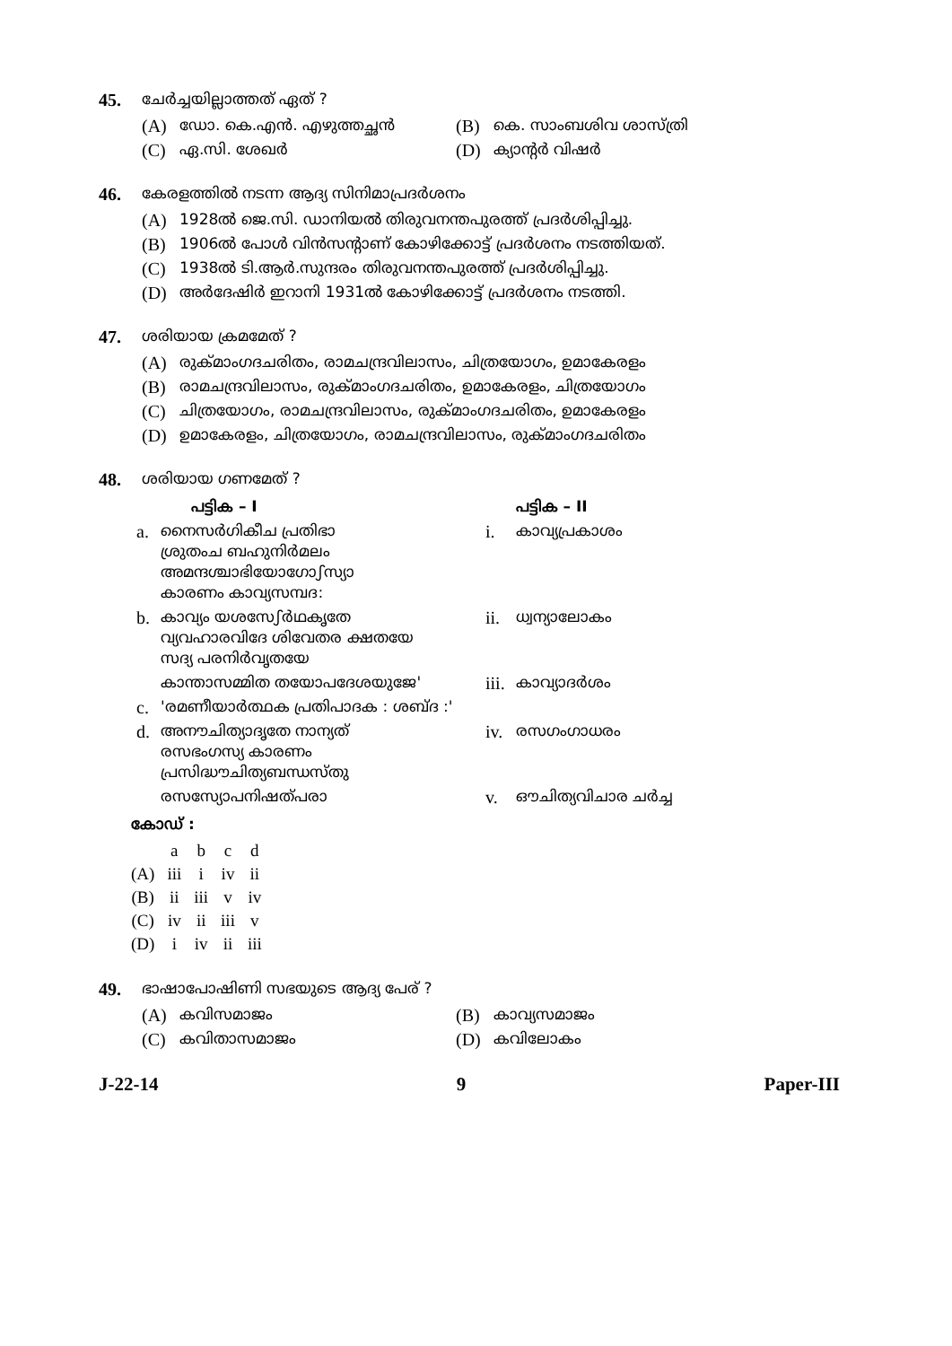45. ചേർച്ചയില്ലാത്തത് ഏത് ?
(A) ഡോ. കെ.എൻ. എഴുത്തച്ഛൻ
(B) കെ. സാംബശിവ ശാസ്ത്രി
(C) ഏ.സി. ശേഖർ
(D) ക്യാന്റർ വിഷർ
46. കേരളത്തിൽ നടന്ന ആദ്യ സിനിമാപ്രദർശനം
(A) 1928ൽ ജെ.സി. ഡാനിയൽ തിരുവനന്തപുരത്ത് പ്രദർശിപ്പിച്ചു.
(B) 1906ൽ പോൾ വിൻസന്റാണ് കോഴിക്കോട്ട് പ്രദർശനം നടത്തിയത്.
(C) 1938ൽ ടി.ആർ.സുന്ദരം തിരുവനന്തപുരത്ത് പ്രദർശിപ്പിച്ചു.
(D) അർദേഷിർ ഇറാനി 1931ൽ കോഴിക്കോട്ട് പ്രദർശനം നടത്തി.
47. ശരിയായ ക്രമമേത് ?
(A) രുക്മാംഗദചരിതം, രാമചന്ദ്രവിലാസം, ചിത്രയോഗം, ഉമാകേരളം
(B) രാമചന്ദ്രവിലാസം, രുക്മാംഗദചരിതം, ഉമാകേരളം, ചിത്രയോഗം
(C) ചിത്രയോഗം, രാമചന്ദ്രവിലാസം, രുക്മാംഗദചരിതം, ഉമാകേരളം
(D) ഉമാകേരളം, ചിത്രയോഗം, രാമചന്ദ്രവിലാസം, രുക്മാംഗദചരിതം
48. ശരിയായ ഗണമേത് ?
| | പട്ടിക – I | | പട്ടിക – II |
| --- | --- | --- | --- |
| a. | നൈസർഗികീച പ്രതിഭാ ശ്രുതംച ബഹുനിർമലം അമന്ദശ്ചാഭിയോഗോഽസ്യാ കാരണം കാവ്യസമ്പദ: | i. | കാവ്യപ്രകാശം |
| b. | കാവ്യം യശസേഽർഥകൃതേ വ്യവഹാരവിദേ ശിവേതര ക്ഷതയേ സദ്യ പരനിർവൃതയേ | ii. | ധ്വന്യാലോകം |
| | കാന്താസമ്മിത തയോപദേശയുജേ' | iii. | കാവ്യാദർശം |
| c. | 'രമണീയാർത്ഥക പ്രതിപാദക : ശബ്ദ :' | | |
| d. | അനൗചിത്യാദൃതേ നാന്യത് രസഭംഗസ്യ കാരണം പ്രസിദ്ധൗചിത്യബന്ധസ്തു | iv. | രസഗംഗാധരം |
| | രസസ്യോപനിഷത്പരാ | v. | ഔചിത്യവിചാര ചർച്ച |
കോഡ് :
| | a | b | c | d |
| (A) | iii | i | iv | ii |
| (B) | ii | iii | v | iv |
| (C) | iv | ii | iii | v |
| (D) | i | iv | ii | iii |
49. ഭാഷാപോഷിണി സഭയുടെ ആദ്യ പേര് ?
(A) കവിസമാജം
(B) കാവ്യസമാജം
(C) കവിതാസമാജം
(D) കവിലോകം
J-22-14 9 Paper-III